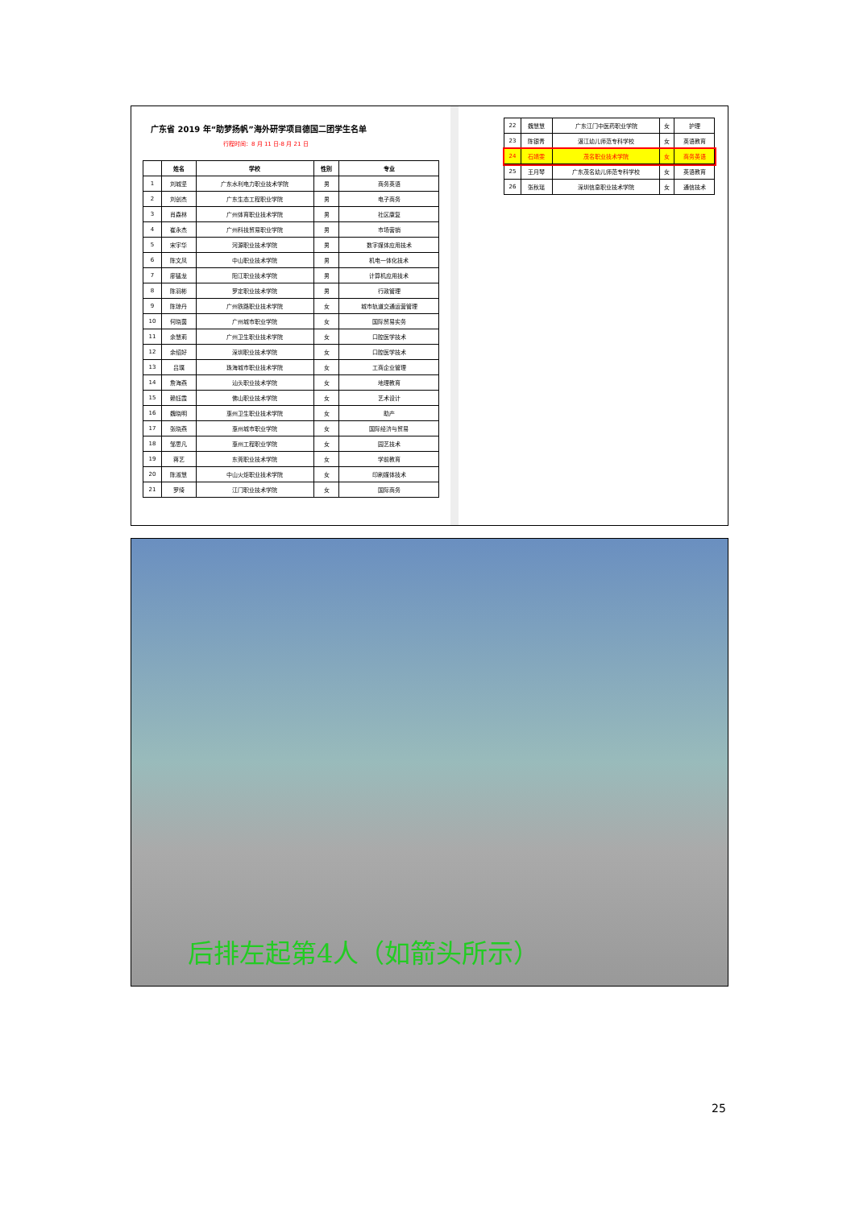广东省 2019 年“助梦扬帆”海外研学项目德国二团学生名单
行程时间：8 月 11 日-8 月 21 日
| | 姓名 | 学校 | 性别 | 专业 |
| --- | --- | --- | --- | --- |
| 1 | 刘城坚 | 广东水利电力职业技术学院 | 男 | 商务英语 |
| 2 | 刘创杰 | 广东生态工程职业学院 | 男 | 电子商务 |
| 3 | 肖森林 | 广州体育职业技术学院 | 男 | 社区康复 |
| 4 | 崔永杰 | 广州科技贸易职业学院 | 男 | 市场营销 |
| 5 | 宋宇华 | 河源职业技术学院 | 男 | 数字媒体应用技术 |
| 6 | 陈文凤 | 中山职业技术学院 | 男 | 机电一体化技术 |
| 7 | 廖猛龙 | 阳江职业技术学院 | 男 | 计算机应用技术 |
| 8 | 陈羽彬 | 罗定职业技术学院 | 男 | 行政管理 |
| 9 | 陈琼丹 | 广州铁路职业技术学院 | 女 | 城市轨道交通运营管理 |
| 10 | 何晓茵 | 广州城市职业学院 | 女 | 国际贸易实务 |
| 11 | 余慧莉 | 广州卫生职业技术学院 | 女 | 口腔医学技术 |
| 12 | 余绍好 | 深圳职业技术学院 | 女 | 口腔医学技术 |
| 13 | 吕璞 | 珠海城市职业技术学院 | 女 | 工商企业管理 |
| 14 | 詹海燕 | 汕头职业技术学院 | 女 | 地理教育 |
| 15 | 赖钰霞 | 佛山职业技术学院 | 女 | 艺术设计 |
| 16 | 魏晓明 | 惠州卫生职业技术学院 | 女 | 助产 |
| 17 | 张晓燕 | 惠州城市职业学院 | 女 | 国际经济与贸易 |
| 18 | 邹思凡 | 惠州工程职业学院 | 女 | 园艺技术 |
| 19 | 蒋艺 | 东莞职业技术学院 | 女 | 学前教育 |
| 20 | 陈淑慧 | 中山火炬职业技术学院 | 女 | 印刷媒体技术 |
| 21 | 罗绮 | 江门职业技术学院 | 女 | 国际商务 |
| 22 | 魏慧慧 | 广东江门中医药职业学院 | 女 | 护理 |
| 23 | 陈银青 | 湛江幼儿师范专科学校 | 女 | 英语教育 |
| 24 | 石靖雯 | 茂名职业技术学院 | 女 | 商务英语 |
| 25 | 王月琴 | 广东茂名幼儿师范专科学校 | 女 | 英语教育 |
| 26 | 张秋瑶 | 深圳信息职业技术学院 | 女 | 通信技术 |
后排左起第4人（如箭头所示）
25